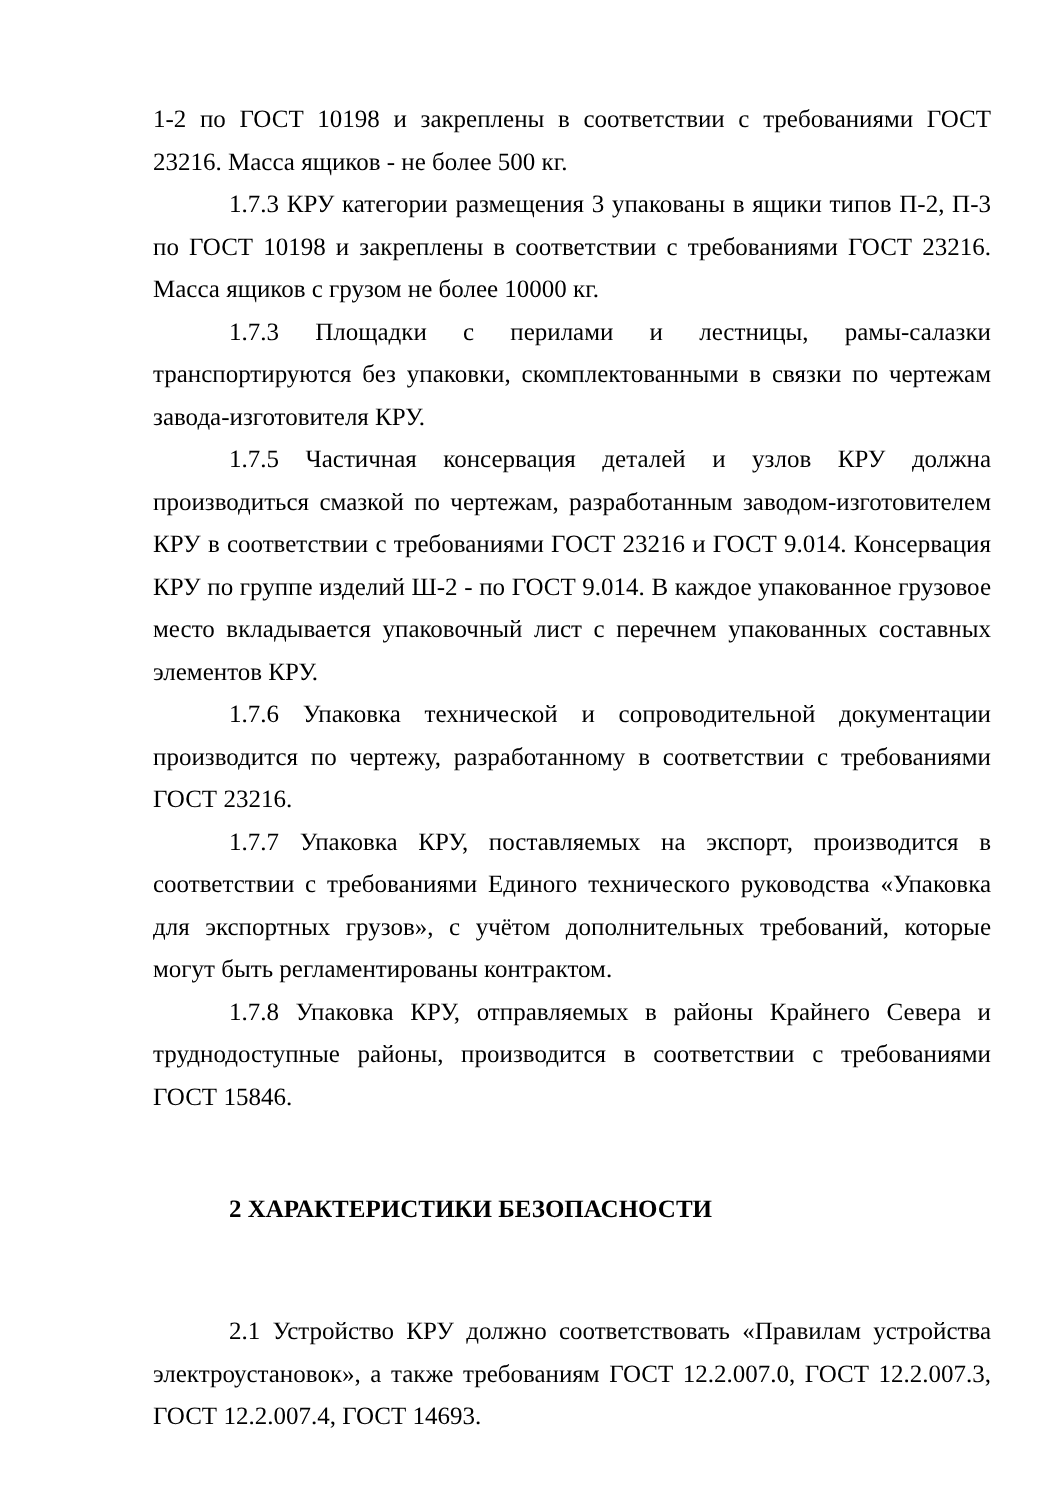1-2 по ГОСТ 10198 и закреплены в соответствии с требованиями ГОСТ 23216. Масса ящиков - не более 500 кг.
1.7.3 КРУ категории размещения 3 упакованы в ящики типов П-2, П-3 по ГОСТ 10198 и закреплены в соответствии с требованиями ГОСТ 23216. Масса ящиков с грузом не более 10000 кг.
1.7.3 Площадки с перилами и лестницы, рамы-салазки транспортируются без упаковки, скомплектованными в связки по чертежам завода-изготовителя КРУ.
1.7.5 Частичная консервация деталей и узлов КРУ должна производиться смазкой по чертежам, разработанным заводом-изготовителем КРУ в соответствии с требованиями ГОСТ 23216 и ГОСТ 9.014. Консервация КРУ по группе изделий Ш-2 - по ГОСТ 9.014. В каждое упакованное грузовое место вкладывается упаковочный лист с перечнем упакованных составных элементов КРУ.
1.7.6 Упаковка технической и сопроводительной документации производится по чертежу, разработанному в соответствии с требованиями ГОСТ 23216.
1.7.7 Упаковка КРУ, поставляемых на экспорт, производится в соответствии с требованиями Единого технического руководства «Упаковка для экспортных грузов», с учётом дополнительных требований, которые могут быть регламентированы контрактом.
1.7.8 Упаковка КРУ, отправляемых в районы Крайнего Севера и труднодоступные районы, производится в соответствии с требованиями ГОСТ 15846.
2 ХАРАКТЕРИСТИКИ БЕЗОПАСНОСТИ
2.1 Устройство КРУ должно соответствовать «Правилам устройства электроустановок», а также требованиям ГОСТ 12.2.007.0, ГОСТ 12.2.007.3, ГОСТ 12.2.007.4, ГОСТ 14693.